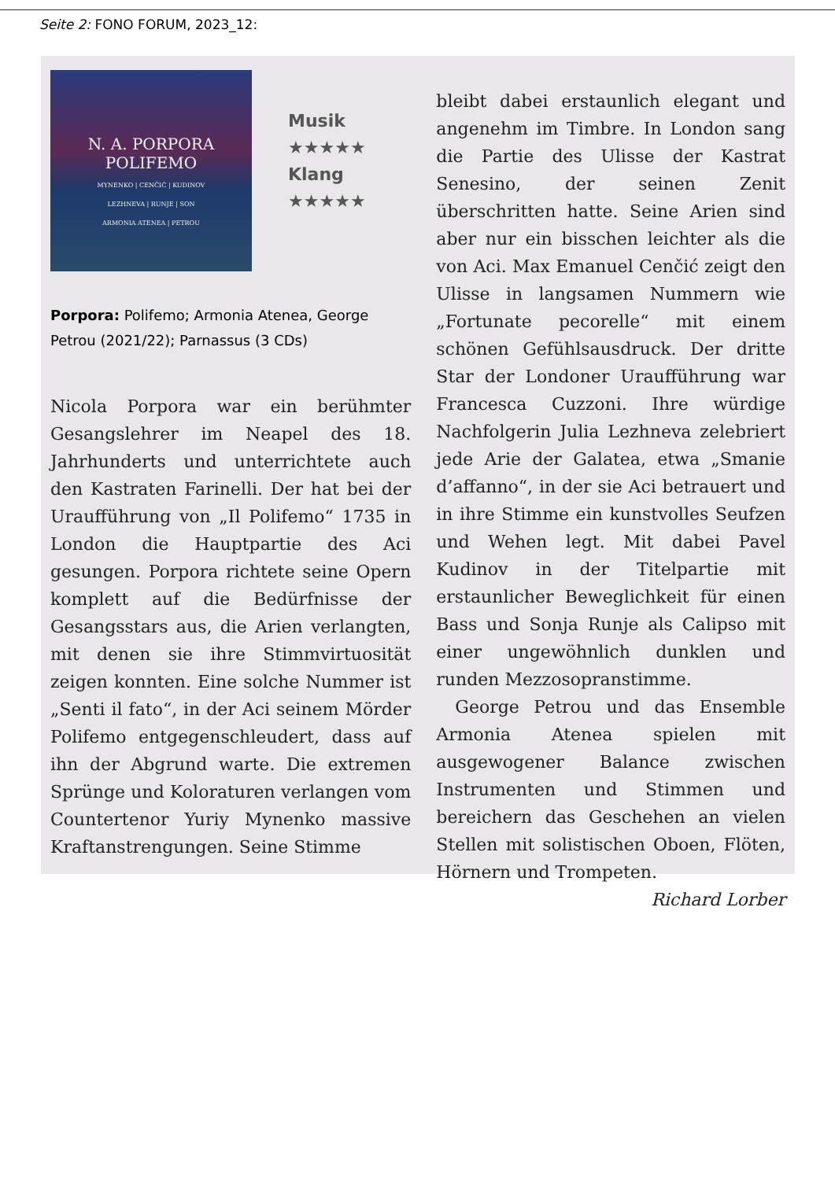Seite 2: FONO FORUM, 2023_12:
N. A. PORPORA
POLIFEMO
MYNENKO | CENČIĆ | KUDINOV
LEZHNEVA | RUNJE | SON
ARMONIA ATENEA | PETROU
Musik
★★★★★
Klang
★★★★★
Porpora: Polifemo; Armonia Atenea, George Petrou (2021/22); Parnassus (3 CDs)
Nicola Porpora war ein berühmter Gesangslehrer im Neapel des 18. Jahrhunderts und unterrichtete auch den Kastraten Farinelli. Der hat bei der Uraufführung von „Il Polifemo“ 1735 in London die Hauptpartie des Aci gesungen. Porpora richtete seine Opern komplett auf die Bedürfnisse der Gesangsstars aus, die Arien verlangten, mit denen sie ihre Stimmvirtuosität zeigen konnten. Eine solche Nummer ist „Senti il fato“, in der Aci seinem Mörder Polifemo entgegenschleudert, dass auf ihn der Abgrund warte. Die extremen Sprünge und Koloraturen verlangen vom Countertenor Yuriy Mynenko massive Kraftanstrengungen. Seine Stimme
bleibt dabei erstaunlich elegant und angenehm im Timbre. In London sang die Partie des Ulisse der Kastrat Senesino, der seinen Zenit überschritten hatte. Seine Arien sind aber nur ein bisschen leichter als die von Aci. Max Emanuel Cenčić zeigt den Ulisse in langsamen Nummern wie „Fortunate pecorelle“ mit einem schönen Gefühlsausdruck. Der dritte Star der Londoner Uraufführung war Francesca Cuzzoni. Ihre würdige Nachfolgerin Julia Lezhneva zelebriert jede Arie der Galatea, etwa „Smanie d’affanno“, in der sie Aci betrauert und in ihre Stimme ein kunstvolles Seufzen und Wehen legt. Mit dabei Pavel Kudinov in der Titelpartie mit erstaunlicher Beweglichkeit für einen Bass und Sonja Runje als Calipso mit einer ungewöhnlich dunklen und runden Mezzosopranstimme.
George Petrou und das Ensemble Armonia Atenea spielen mit ausgewogener Balance zwischen Instrumenten und Stimmen und bereichern das Geschehen an vielen Stellen mit solistischen Oboen, Flöten, Hörnern und Trompeten.
Richard Lorber